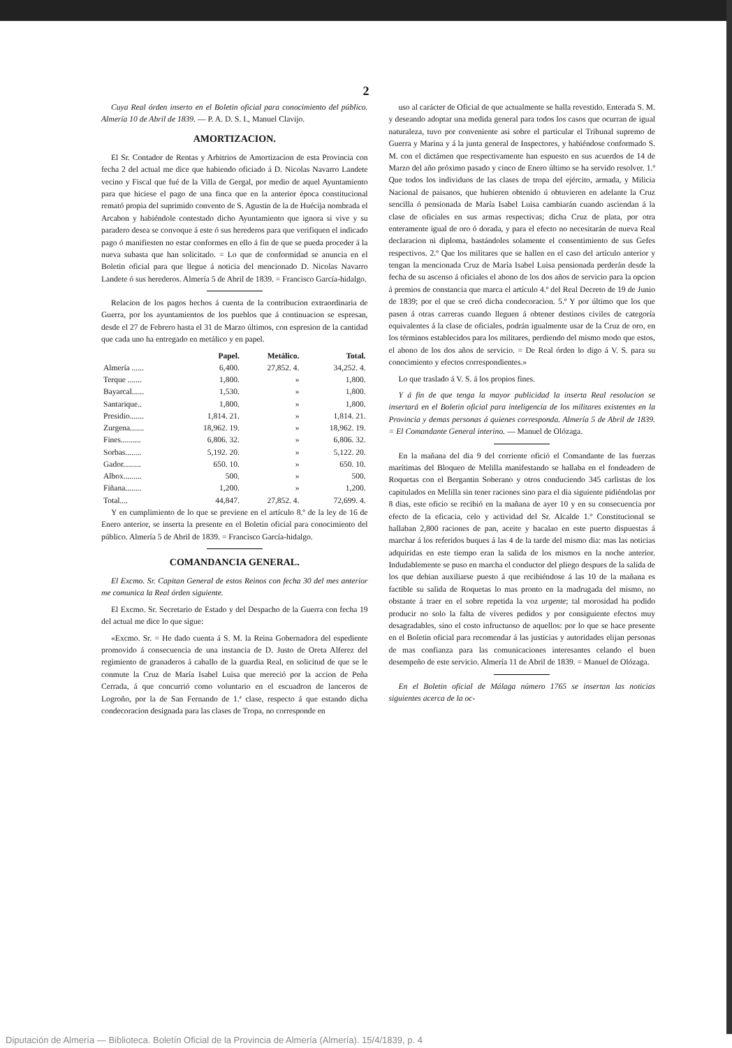2
Cuya Real órden inserto en el Boletin oficial para conocimiento del público. Almería 10 de Abril de 1839. — P. A. D. S. I., Manuel Clavijo.
AMORTIZACION.
El Sr. Contador de Rentas y Arbitrios de Amortizacion de esta Provincia con fecha 2 del actual me dice que habiendo oficiado á D. Nicolas Navarro Landete vecino y Fiscal que fué de la Villa de Gergal, por medio de aquel Ayuntamiento para que hiciese el pago de una finca que en la anterior época constitucional remató propia del suprimido convento de S. Agustin de la de Huécija nombrada el Arcabon y habiéndole contestado dicho Ayuntamiento que ignora si vive y su paradero desea se convoque á este ó sus herederos para que verifiquen el indicado pago ó manifiesten no estar conformes en ello á fin de que se pueda proceder á la nueva subasta que han solicitado. = Lo que de conformidad se anuncia en el Boletin oficial para que llegue á noticia del mencionado D. Nicolas Navarro Landete ó sus herederos. Almería 5 de Abril de 1839. = Francisco García-hidalgo.
Relacion de los pagos hechos á cuenta de la contribucion extraordinaria de Guerra, por los ayuntamientos de los pueblos que á continuacion se espresan, desde el 27 de Febrero hasta el 31 de Marzo últimos, con espresion de la cantidad que cada uno ha entregado en metálico y en papel.
| | Papel. | Metálico. | Total. |
| --- | --- | --- | --- |
| Almería ...... | 6,400. | 27,852. 4. | 34,252. 4. |
| Terque ....... | 1,800. | » | 1,800. |
| Bayarcal...... | 1,530. | » | 1,800. |
| Santarique.. | 1,800. | » | 1,800. |
| Presidio....... | 1,814. 21. | » | 1,814. 21. |
| Zurgena....... | 18,962. 19. | » | 18,962. 19. |
| Fines.......... | 6,806. 32. | » | 6,806. 32. |
| Sorbas........ | 5,192. 20. | » | 5,122. 20. |
| Gador......... | 650. 10. | » | 650. 10. |
| Albox......... | 500. | » | 500. |
| Fiñana........ | 1,200. | » | 1,200. |
| Total.... | 44,847. | 27,852. 4. | 72,699. 4. |
Y en cumplimiento de lo que se previene en el artículo 8.º de la ley de 16 de Enero anterior, se inserta la presente en el Boletin oficial para conocimiento del público. Almería 5 de Abril de 1839. = Francisco García-hidalgo.
COMANDANCIA GENERAL.
El Excmo. Sr. Capitan General de estos Reinos con fecha 30 del mes anterior me comunica la Real órden siguiente.
El Excmo. Sr. Secretario de Estado y del Despacho de la Guerra con fecha 19 del actual me dice lo que sigue:
«Excmo. Sr. = He dado cuenta á S. M. la Reina Gobernadora del espediente promovido á consecuencia de una instancia de D. Justo de Oreta Alferez del regimiento de granaderos á caballo de la guardia Real, en solicitud de que se le conmute la Cruz de María Isabel Luisa que mereció por la accion de Peña Cerrada, á que concurrió como voluntario en el escuadron de lanceros de Logroño, por la de San Fernando de 1.ª clase, respecto á que estando dicha condecoracion designada para las clases de Tropa, no corresponde en
uso al carácter de Oficial de que actualmente se halla revestido. Enterada S. M. y deseando adoptar una medida general para todos los casos que ocurran de igual naturaleza, tuvo por conveniente asi sobre el particular el Tribunal supremo de Guerra y Marina y á la junta general de Inspectores, y habiéndose conformado S. M. con el dictámen que respectivamente han espuesto en sus acuerdos de 14 de Marzo del año próximo pasado y cinco de Enero último se ha servido resolver. 1.º Que todos los individuos de las clases de tropa del ejército, armada, y Milicia Nacional de paisanos, que hubieren obtenido ú obtuvieren en adelante la Cruz sencilla ó pensionada de María Isabel Luisa cambiarán cuando asciendan á la clase de oficiales en sus armas respectivas; dicha Cruz de plata, por otra enteramente igual de oro ó dorada, y para el efecto no necesitarán de nueva Real declaracion ni diploma, bastándoles solamente el consentimiento de sus Gefes respectivos. 2.º Que los militares que se hallen en el caso del artículo anterior y tengan la mencionada Cruz de María Isabel Luisa pensionada perderán desde la fecha de su ascenso á oficiales el abono de los dos años de servicio para la opcion á premios de constancia que marca el artículo 4.º del Real Decreto de 19 de Junio de 1839; por el que se creó dicha condecoracion. 5.º Y por último que los que pasen á otras carreras cuando lleguen á obtener destinos civiles de categoría equivalentes á la clase de oficiales, podrán igualmente usar de la Cruz de oro, en los términos establecidos para los militares, perdiendo del mismo modo que estos, el abono de los dos años de servicio. = De Real órden lo digo á V. S. para su conocimiento y efectos correspondientes.»
Lo que traslado á V. S. á los propios fines.
Y á fin de que tenga la mayor publicidad la inserta Real resolucion se insertará en el Boletin oficial para inteligencia de los militares existentes en la Provincia y demas personas á quienes corresponda. Almería 5 de Abril de 1839. = El Comandante General interino. — Manuel de Olózaga.
En la mañana del dia 9 del corriente ofició el Comandante de las fuerzas marítimas del Bloqueo de Melilla manifestando se hallaba en el fondeadero de Roquetas con el Bergantin Soberano y otros conduciendo 345 carlistas de los capitulados en Melilla sin tener raciones sino para el dia siguiente pidiéndolas por 8 dias, este oficio se recibió en la mañana de ayer 10 y en su consecuencia por efecto de la eficacia, celo y actividad del Sr. Alcalde 1.º Constitucional se hallaban 2,800 raciones de pan, aceite y bacalao en este puerto dispuestas á marchar á los referidos buques á las 4 de la tarde del mismo dia: mas las noticias adquiridas en este tiempo eran la salida de los mismos en la noche anterior. Indudablemente se puso en marcha el conductor del pliego despues de la salida de los que debian auxiliarse puesto á que recibiéndose á las 10 de la mañana es factible su salida de Roquetas lo mas pronto en la madrugada del mismo, no obstante á traer en el sobre repetida la voz urgente; tal morosidad ha podido producir no solo la falta de víveres pedidos y por consiguiente efectos muy desagradables, sino el costo infructuoso de aquellos: por lo que se hace presente en el Boletin oficial para recomendar á las justicias y autoridades elijan personas de mas confianza para las comunicaciones interesantes celando el buen desempeño de este servicio. Almería 11 de Abril de 1839. = Manuel de Olózaga.
En el Boletin oficial de Málaga número 1765 se insertan las noticias siguientes acerca de la oc-
Diputación de Almería — Biblioteca. Boletín Oficial de la Provincia de Almería (Almería). 15/4/1839, p. 4